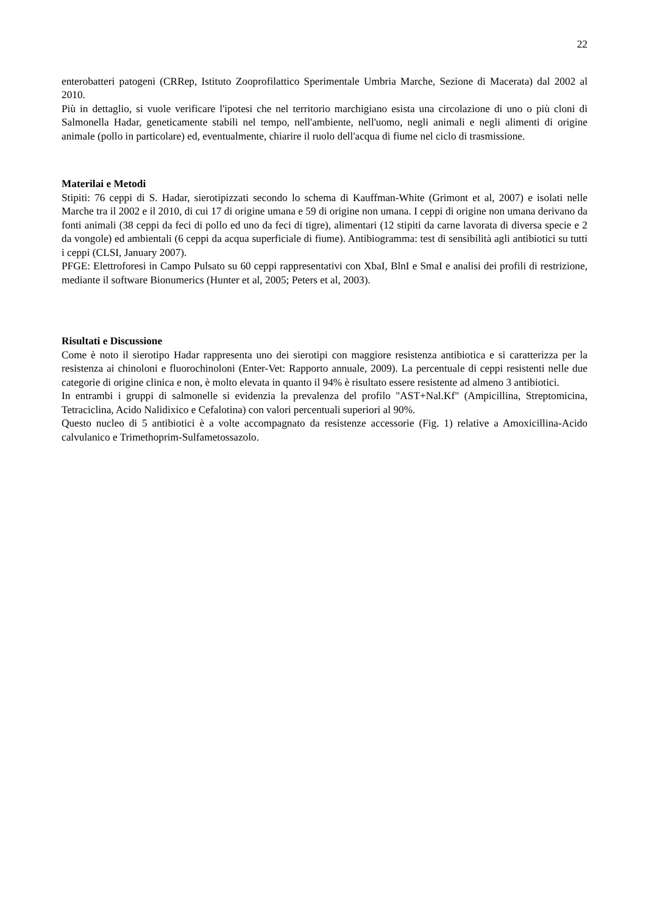22
enterobatteri patogeni (CRRep, Istituto Zooprofilattico Sperimentale Umbria Marche, Sezione di Macerata) dal 2002 al 2010.
Più in dettaglio, si vuole verificare l'ipotesi che nel territorio marchigiano esista una circolazione di uno o più cloni di Salmonella Hadar, geneticamente stabili nel tempo, nell'ambiente, nell'uomo, negli animali e negli alimenti di origine animale (pollo in particolare) ed, eventualmente, chiarire il ruolo dell'acqua di fiume nel ciclo di trasmissione.
Materilai e Metodi
Stipiti: 76 ceppi di S. Hadar, sierotipizzati secondo lo schema di Kauffman-White (Grimont et al, 2007) e isolati nelle Marche tra il 2002 e il 2010, di cui 17 di origine umana e 59 di origine non umana. I ceppi di origine non umana derivano da fonti animali (38 ceppi da feci di pollo ed uno da feci di tigre), alimentari (12 stipiti da carne lavorata di diversa specie e 2 da vongole) ed ambientali (6 ceppi da acqua superficiale di fiume). Antibiogramma: test di sensibilità agli antibiotici su tutti i ceppi (CLSI, January 2007).
PFGE: Elettroforesi in Campo Pulsato su 60 ceppi rappresentativi con XbaI, BlnI e SmaI e analisi dei profili di restrizione, mediante il software Bionumerics (Hunter et al, 2005; Peters et al, 2003).
Risultati e Discussione
Come è noto il sierotipo Hadar rappresenta uno dei sierotipi con maggiore resistenza antibiotica e si caratterizza per la resistenza ai chinoloni e fluorochinoloni (Enter-Vet: Rapporto annuale, 2009). La percentuale di ceppi resistenti nelle due categorie di origine clinica e non, è molto elevata in quanto il 94% è risultato essere resistente ad almeno 3 antibiotici.
In entrambi i gruppi di salmonelle si evidenzia la prevalenza del profilo "AST+Nal.Kf" (Ampicillina, Streptomicina, Tetraciclina, Acido Nalidixico e Cefalotina) con valori percentuali superiori al 90%.
Questo nucleo di 5 antibiotici è a volte accompagnato da resistenze accessorie (Fig. 1) relative a Amoxicillina-Acido calvulanico e Trimethoprim-Sulfametossazolo.